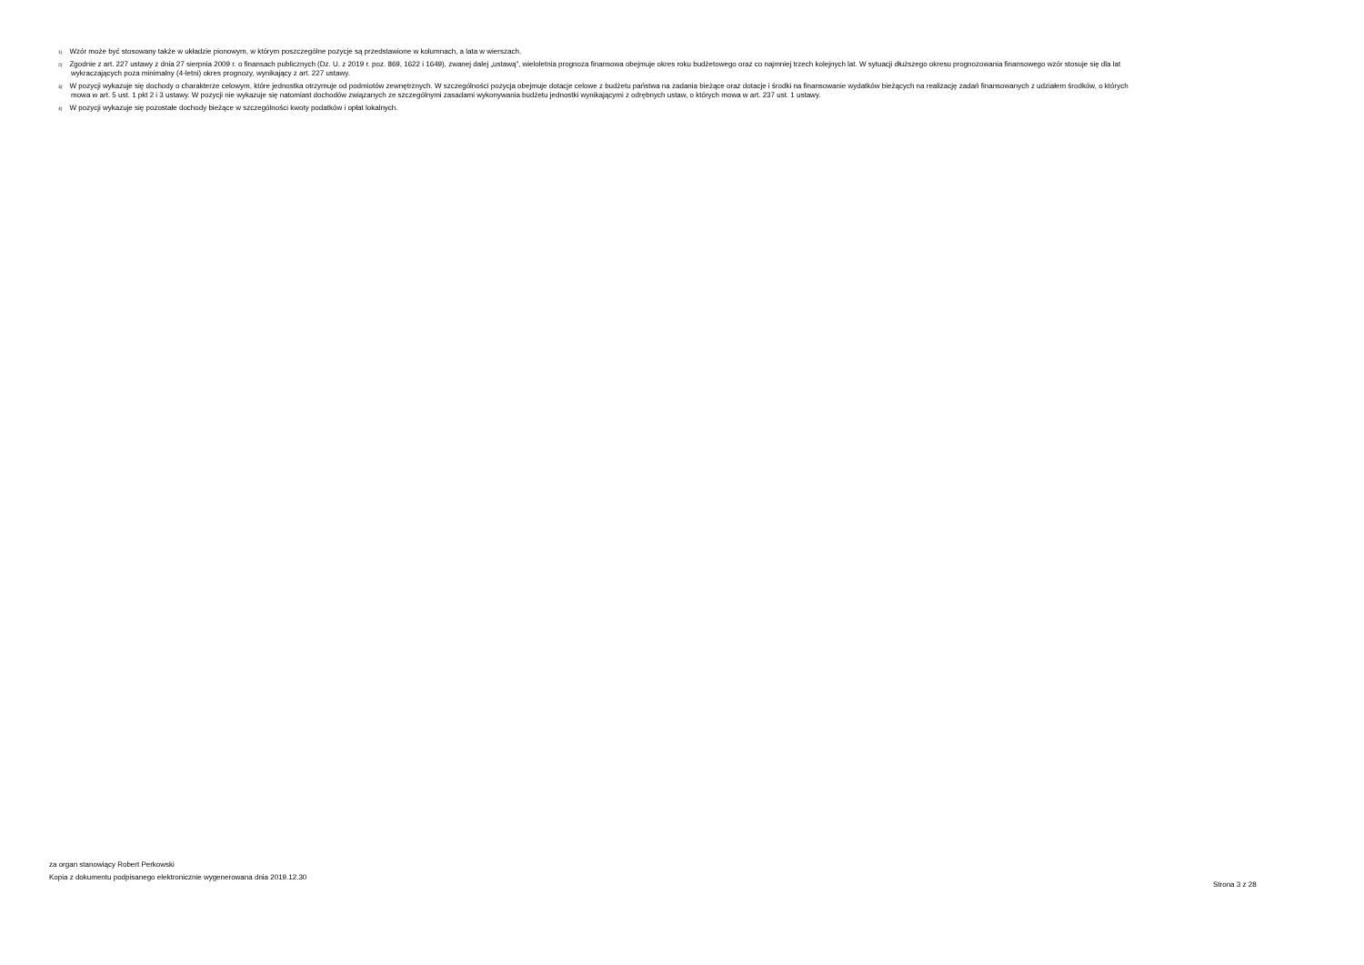<sup>1)</sup> Wzór może być stosowany także w układzie pionowym, w którym poszczególne pozycje są przedstawione w kolumnach, a lata w wierszach.
<sup>2)</sup> Zgodnie z art. 227 ustawy z dnia 27 sierpnia 2009 r. o finansach publicznych (Dz. U. z 2019 r. poz. 869, 1622 i 1649), zwanej dalej „ustawą”, wieloletnia prognoza finansowa obejmuje okres roku budżetowego oraz co najmniej trzech kolejnych lat. W sytuacji dłuższego okresu prognozowania finansowego wzór stosuje się dla lat
wykraczających poza minimalny (4-letni) okres prognozy, wynikający z art. 227 ustawy.
<sup>3)</sup> W pozycji wykazuje się dochody o charakterze celowym, które jednostka otrzymuje od podmiotów zewnętrznych. W szczególności pozycja obejmuje dotacje celowe z budżetu państwa na zadania bieżące oraz dotacje i środki na finansowanie wydatków bieżących na realizację zadań finansowanych z udziałem środków, o których
mowa w art. 5 ust. 1 pkt 2 i 3 ustawy. W pozycji nie wykazuje się natomiast dochodów związanych ze szczególnymi zasadami wykonywania budżetu jednostki wynikającymi z odrębnych ustaw, o których mowa w art. 237 ust. 1 ustawy.
<sup>4)</sup> W pozycji wykazuje się pozostałe dochody bieżące w szczególności kwoty podatków i opłat lokalnych.
za organ stanowiący Robert Perkowski
Kopia z dokumentu podpisanego elektronicznie wygenerowana dnia 2019.12.30
Strona 3 z 28